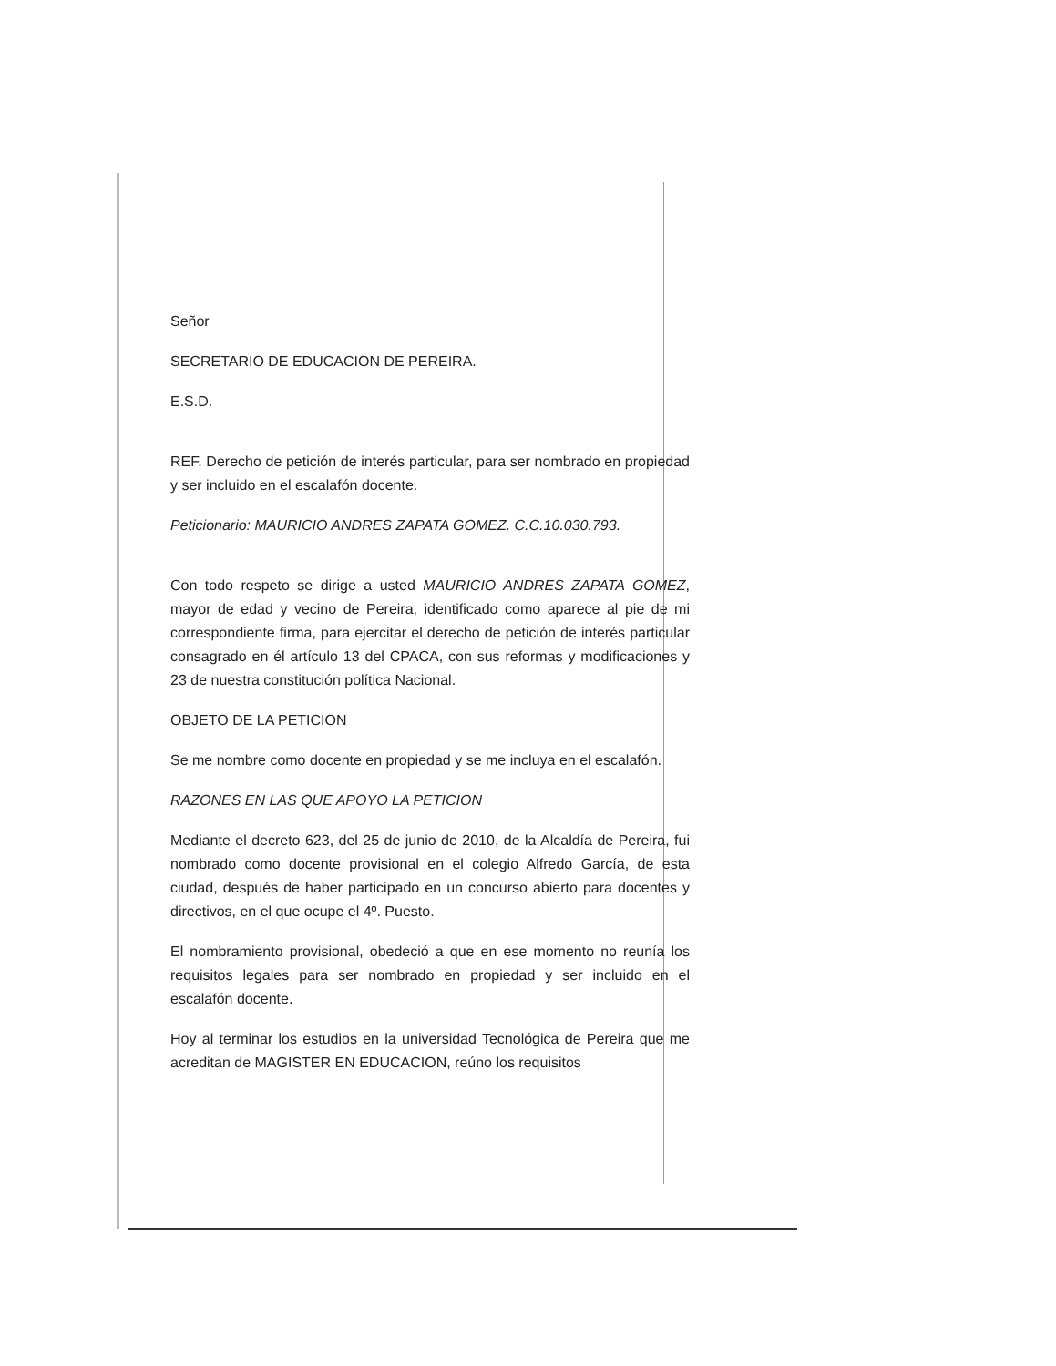Señor
SECRETARIO DE EDUCACION DE PEREIRA.
E.S.D.
REF. Derecho de petición de interés particular, para ser nombrado en propiedad y ser incluido en el escalafón docente.
Peticionario: MAURICIO ANDRES ZAPATA GOMEZ. C.C.10.030.793.
Con todo respeto se dirige a usted MAURICIO ANDRES ZAPATA GOMEZ, mayor de edad y vecino de Pereira, identificado como aparece al pie de mi correspondiente firma, para ejercitar el derecho de petición de interés particular consagrado en él artículo 13 del CPACA, con sus reformas y modificaciones y 23 de nuestra constitución política Nacional.
OBJETO DE LA PETICION
Se me nombre como docente en propiedad y se me incluya en el escalafón.
RAZONES EN LAS QUE APOYO LA PETICION
Mediante el decreto 623, del 25 de junio de 2010, de la Alcaldía de Pereira, fui nombrado como docente provisional en el colegio Alfredo García, de esta ciudad, después de haber participado en un concurso abierto para docentes y directivos, en el que ocupe el 4º. Puesto.
El nombramiento provisional, obedeció a que en ese momento no reunía los requisitos legales para ser nombrado en propiedad y ser incluido en el escalafón docente.
Hoy al terminar los estudios en la universidad Tecnológica de Pereira que me acreditan de MAGISTER EN EDUCACION, reúno los requisitos